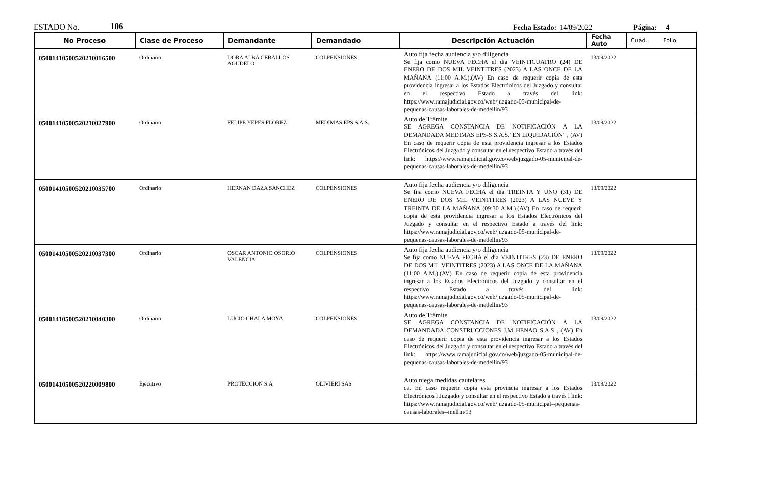ESTADO No. 106 Fecha Estado: 14/09/2022 Página: 4
| No Proceso | Clase de Proceso | Demandante | Demandado | Descripción Actuación | Fecha Auto | Cuad. Folio |
| --- | --- | --- | --- | --- | --- | --- |
| 05001410500520210016500 | Ordinario | DORA ALBA CEBALLOS AGUDELO | COLPENSIONES | Auto fija fecha audiencia y/o diligencia Se fija como NUEVA FECHA el día VEINTICUATRO (24) DE ENERO DE DOS MIL VEINTITRES (2023) A LAS ONCE DE LA MAÑANA (11:00 A.M.).(AV) En caso de requerir copia de esta providencia ingresar a los Estados Electrónicos del Juzgado y consultar en el respectivo Estado a través del link: https://www.ramajudicial.gov.co/web/juzgado-05-municipal-de-pequenas-causas-laborales-de-medellin/93 | 13/09/2022 | |
| 05001410500520210027900 | Ordinario | FELIPE YEPES FLOREZ | MEDIMAS EPS S.A.S. | Auto de Trámite SE AGREGA CONSTANCIA DE NOTIFICACIÓN A LA DEMANDADA MEDIMAS EPS-S S.A.S.”EN LIQUIDACIÓN” , (AV) En caso de requerir copia de esta providencia ingresar a los Estados Electrónicos del Juzgado y consultar en el respectivo Estado a través del link: https://www.ramajudicial.gov.co/web/juzgado-05-municipal-de-pequenas-causas-laborales-de-medellin/93 | 13/09/2022 | |
| 05001410500520210035700 | Ordinario | HERNAN DAZA SANCHEZ | COLPENSIONES | Auto fija fecha audiencia y/o diligencia Se fija como NUEVA FECHA el día TREINTA Y UNO (31) DE ENERO DE DOS MIL VEINTITRES (2023) A LAS NUEVE Y TREINTA DE LA MAÑANA (09:30 A.M.).(AV) En caso de requerir copia de esta providencia ingresar a los Estados Electrónicos del Juzgado y consultar en el respectivo Estado a través del link: https://www.ramajudicial.gov.co/web/juzgado-05-municipal-de-pequenas-causas-laborales-de-medellin/93 | 13/09/2022 | |
| 05001410500520210037300 | Ordinario | OSCAR ANTONIO OSORIO VALENCIA | COLPENSIONES | Auto fija fecha audiencia y/o diligencia Se fija como NUEVA FECHA el día VEINTITRES (23) DE ENERO DE DOS MIL VEINTITRES (2023) A LAS ONCE DE LA MAÑANA (11:00 A.M.).(AV) En caso de requerir copia de esta providencia ingresar a los Estados Electrónicos del Juzgado y consultar en el respectivo Estado a través del link: https://www.ramajudicial.gov.co/web/juzgado-05-municipal-de-pequenas-causas-laborales-de-medellin/93 | 13/09/2022 | |
| 05001410500520210040300 | Ordinario | LUCIO CHALA MOYA | COLPENSIONES | Auto de Trámite SE AGREGA CONSTANCIA DE NOTIFICACIÓN A LA DEMANDADA CONSTRUCCIONES J.M HENAO S.A.S , (AV) En caso de requerir copia de esta providencia ingresar a los Estados Electrónicos del Juzgado y consultar en el respectivo Estado a través del link: https://www.ramajudicial.gov.co/web/juzgado-05-municipal-de-pequenas-causas-laborales-de-medellin/93 | 13/09/2022 | |
| 05001410500520220009800 | Ejecutivo | PROTECCION S.A | OLIVIERI SAS | Auto niega medidas cautelares ca. En caso requerir copia esta provincia ingresar a los Estados Electrónicos l Juzgado y consultar en el respectivo Estado a través l link: https://www.ramajudicial.gov.co/web/juzgado-05-municipal--pequenas-causas-laborales--mellin/93 | 13/09/2022 | |